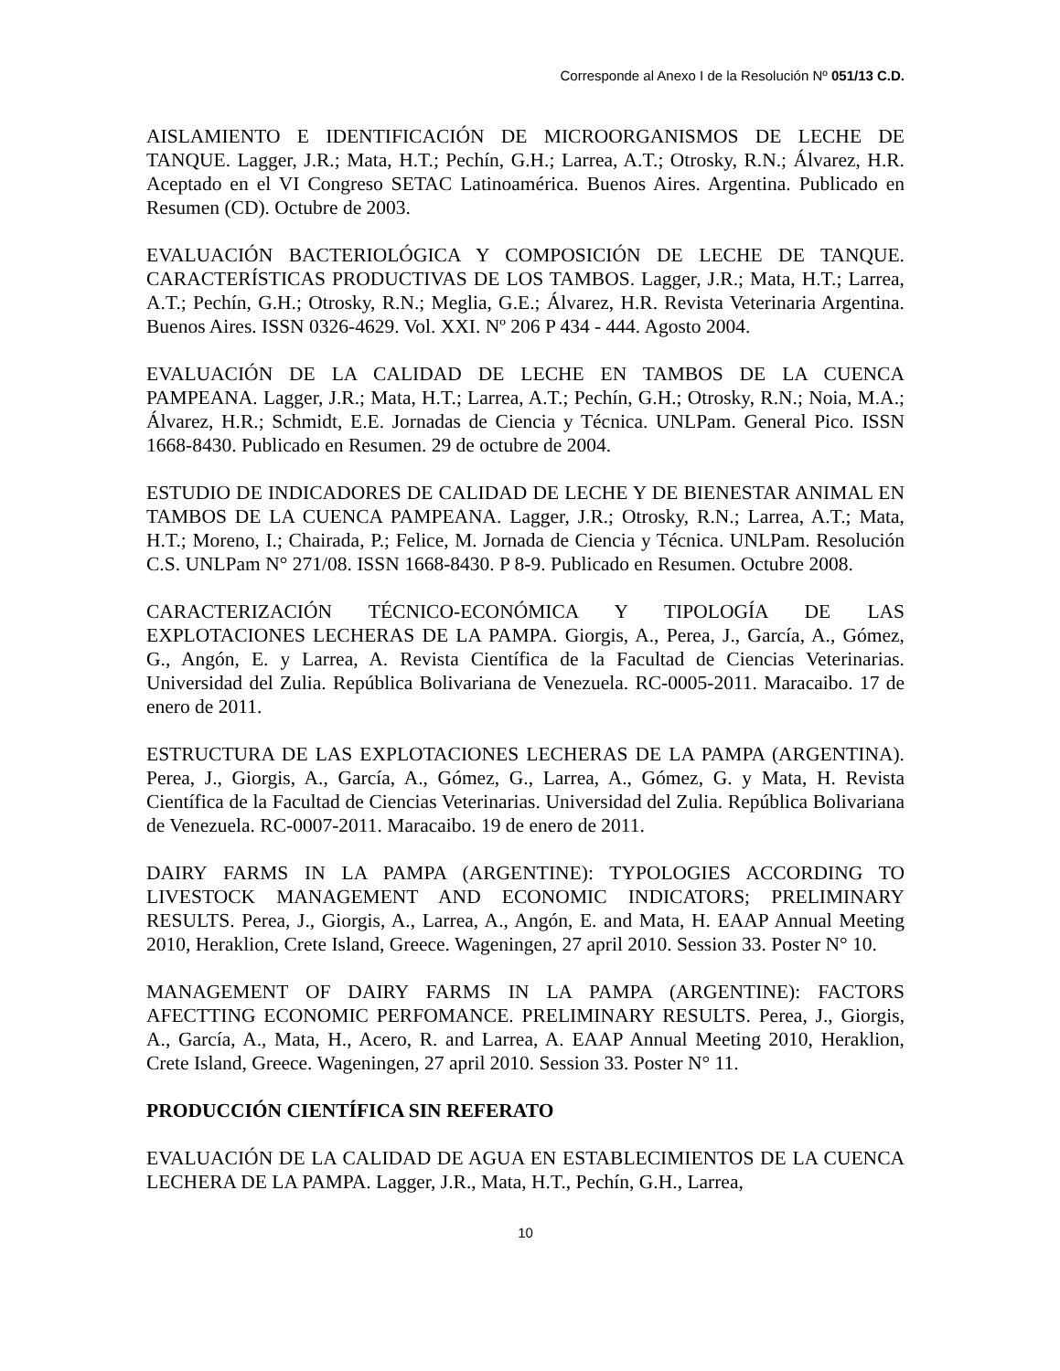Corresponde al Anexo I de la Resolución Nº 051/13 C.D.
AISLAMIENTO E IDENTIFICACIÓN DE MICROORGANISMOS DE LECHE DE TANQUE. Lagger, J.R.; Mata, H.T.; Pechín, G.H.; Larrea, A.T.; Otrosky, R.N.; Álvarez, H.R. Aceptado en el VI Congreso SETAC Latinoamérica. Buenos Aires. Argentina. Publicado en Resumen (CD). Octubre de 2003.
EVALUACIÓN BACTERIOLÓGICA Y COMPOSICIÓN DE LECHE DE TANQUE. CARACTERÍSTICAS PRODUCTIVAS DE LOS TAMBOS. Lagger, J.R.; Mata, H.T.; Larrea, A.T.; Pechín, G.H.; Otrosky, R.N.; Meglia, G.E.; Álvarez, H.R. Revista Veterinaria Argentina. Buenos Aires. ISSN 0326-4629. Vol. XXI. Nº 206 P 434 - 444. Agosto 2004.
EVALUACIÓN DE LA CALIDAD DE LECHE EN TAMBOS DE LA CUENCA PAMPEANA. Lagger, J.R.; Mata, H.T.; Larrea, A.T.; Pechín, G.H.; Otrosky, R.N.; Noia, M.A.; Álvarez, H.R.; Schmidt, E.E. Jornadas de Ciencia y Técnica. UNLPam. General Pico. ISSN 1668-8430. Publicado en Resumen. 29 de octubre de 2004.
ESTUDIO DE INDICADORES DE CALIDAD DE LECHE Y DE BIENESTAR ANIMAL EN TAMBOS DE LA CUENCA PAMPEANA. Lagger, J.R.; Otrosky, R.N.; Larrea, A.T.; Mata, H.T.; Moreno, I.; Chairada, P.; Felice, M. Jornada de Ciencia y Técnica. UNLPam. Resolución C.S. UNLPam N° 271/08. ISSN 1668-8430. P 8-9. Publicado en Resumen. Octubre 2008.
CARACTERIZACIÓN TÉCNICO-ECONÓMICA Y TIPOLOGÍA DE LAS EXPLOTACIONES LECHERAS DE LA PAMPA. Giorgis, A., Perea, J., García, A., Gómez, G., Angón, E. y Larrea, A. Revista Científica de la Facultad de Ciencias Veterinarias. Universidad del Zulia. República Bolivariana de Venezuela. RC-0005-2011. Maracaibo. 17 de enero de 2011.
ESTRUCTURA DE LAS EXPLOTACIONES LECHERAS DE LA PAMPA (ARGENTINA). Perea, J., Giorgis, A., García, A., Gómez, G., Larrea, A., Gómez, G. y Mata, H. Revista Científica de la Facultad de Ciencias Veterinarias. Universidad del Zulia. República Bolivariana de Venezuela. RC-0007-2011. Maracaibo. 19 de enero de 2011.
DAIRY FARMS IN LA PAMPA (ARGENTINE): TYPOLOGIES ACCORDING TO LIVESTOCK MANAGEMENT AND ECONOMIC INDICATORS; PRELIMINARY RESULTS. Perea, J., Giorgis, A., Larrea, A., Angón, E. and Mata, H. EAAP Annual Meeting 2010, Heraklion, Crete Island, Greece. Wageningen, 27 april 2010. Session 33. Poster N° 10.
MANAGEMENT OF DAIRY FARMS IN LA PAMPA (ARGENTINE): FACTORS AFECTTING ECONOMIC PERFOMANCE. PRELIMINARY RESULTS. Perea, J., Giorgis, A., García, A., Mata, H., Acero, R. and Larrea, A. EAAP Annual Meeting 2010, Heraklion, Crete Island, Greece. Wageningen, 27 april 2010. Session 33. Poster N° 11.
PRODUCCIÓN CIENTÍFICA SIN REFERATO
EVALUACIÓN DE LA CALIDAD DE AGUA EN ESTABLECIMIENTOS DE LA CUENCA LECHERA DE LA PAMPA. Lagger, J.R., Mata, H.T., Pechín, G.H., Larrea,
10